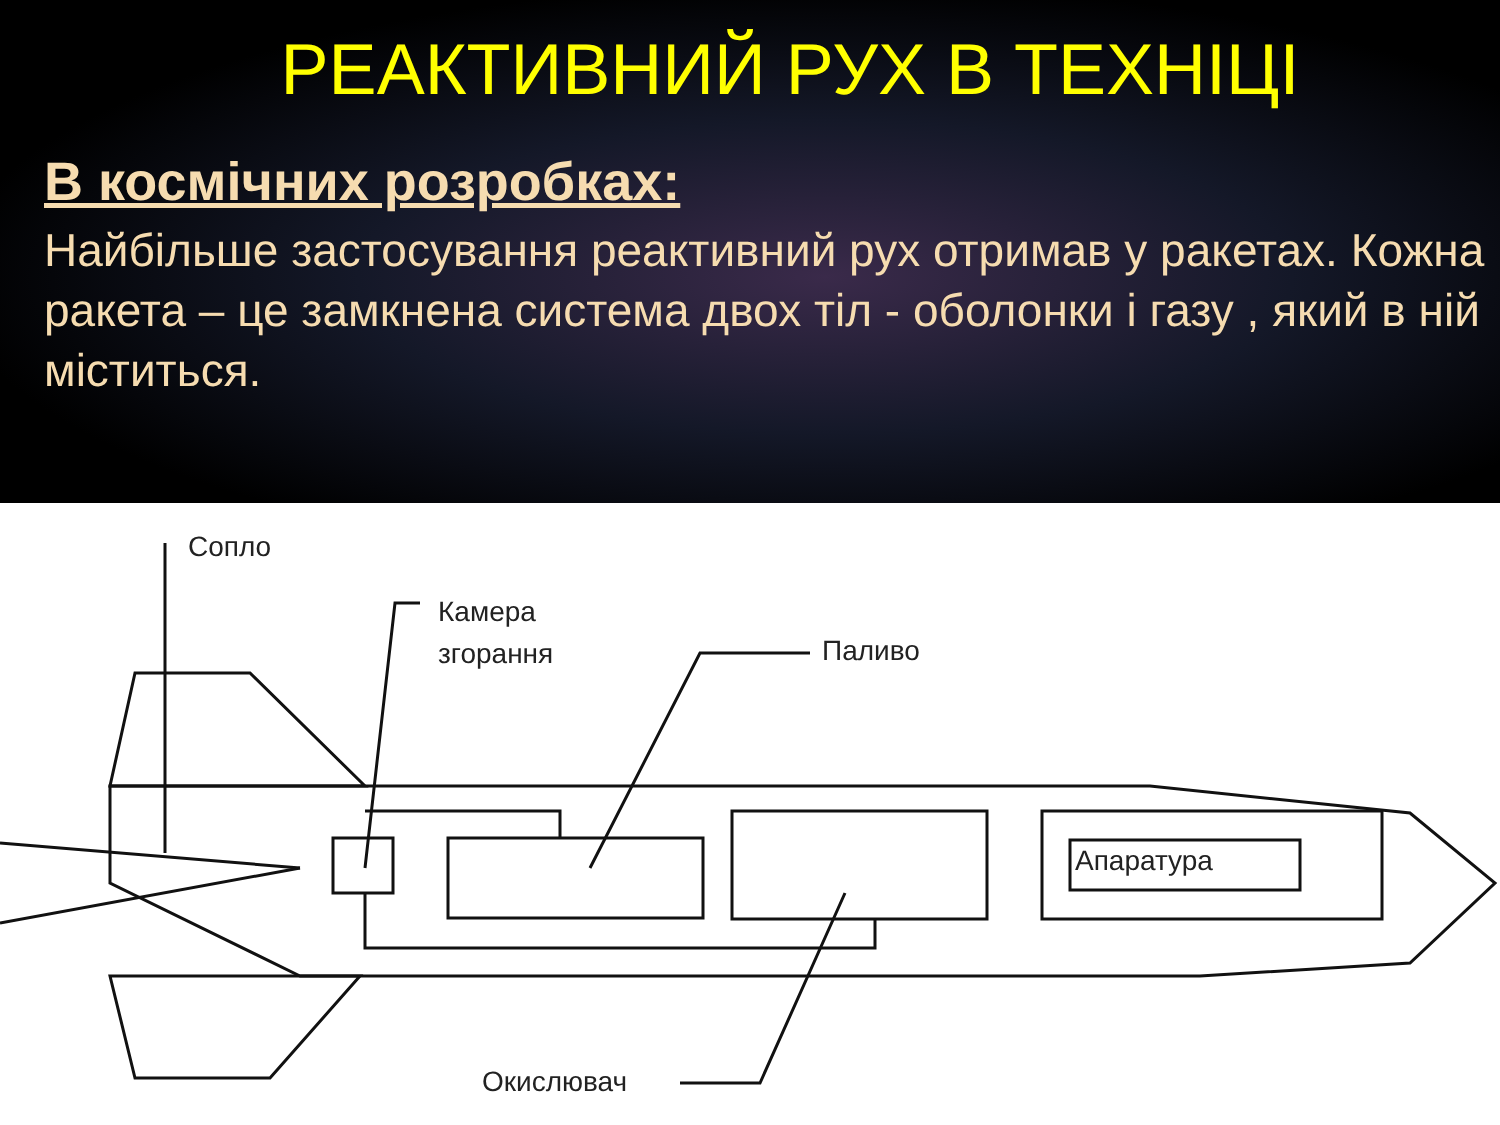РЕАКТИВНИЙ РУХ В ТЕХНІЦІ
В космічних розробках:
Найбільше застосування реактивний рух отримав у ракетах. Кожна ракета – це замкнена система двох тіл - оболонки і газу , який в ній міститься.
Сопло
Камера
згорання
Паливо
Апаратура
Окислювач